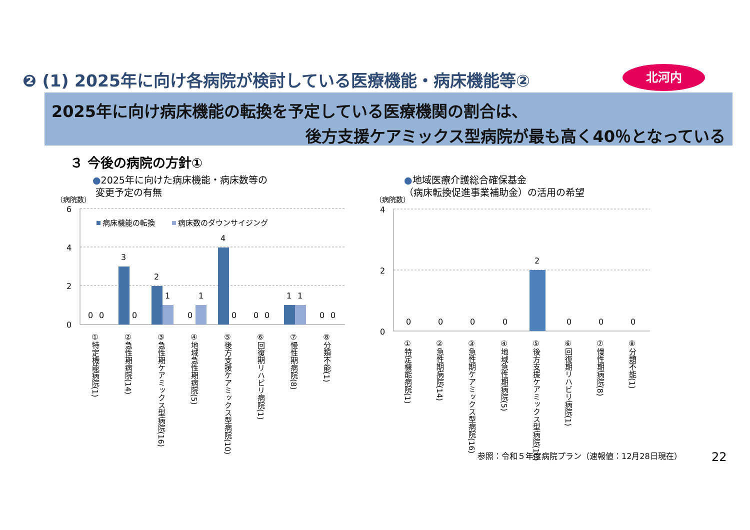❷ (1) 2025年に向け各病院が検討している医療機能・病床機能等②
北河内
2025年に向け病床機能の転換を予定している医療機関の割合は、
後方支援ケアミックス型病院が最も高く40％となっている
３ 今後の病院の方針①
●2025年に向けた病床機能・病床数等の
変更予定の有無
●地域医療介護総合確保基金
（病床転換促進事業補助金）の活用の希望
（病院数） （病院数）
6
4
2
0
4
2
0
病床機能の転換
病床数のダウンサイジング
0
0
3
0
2
1
0
1
4
0
0
0
1
1
0
0
0
0
0
0
2
0
0
0
①特定機能病院(1)
②急性期病院(14)
③急性期ケアミックス型病院(16)
④地域急性期病院(5)
⑤後方支援ケアミックス型病院(10)
⑥回復期リハビリ病院(1)
⑦慢性期病院(8)
⑧分類不能(1)
①特定機能病院(1)
②急性期病院(14)
③急性期ケアミックス型病院(16)
④地域急性期病院(5)
⑤後方支援ケアミックス型病院(10)
⑥回復期リハビリ病院(1)
⑦慢性期病院(8)
⑧分類不能(1)
参照：令和５年度病院プラン（速報値：12月28日現在）
22